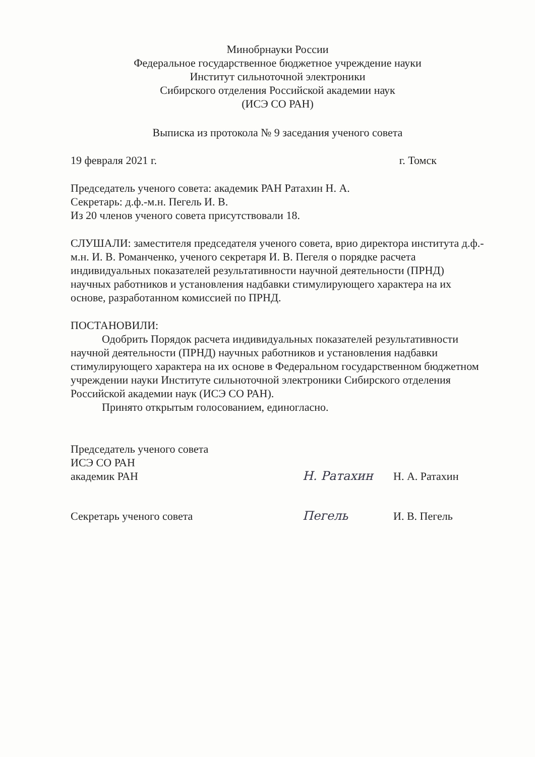Минобрнауки России
Федеральное государственное бюджетное учреждение науки
Институт сильноточной электроники
Сибирского отделения Российской академии наук
(ИСЭ СО РАН)
Выписка из протокола № 9 заседания ученого совета
19 февраля 2021 г. г. Томск
Председатель ученого совета: академик РАН Ратахин Н. А.
Секретарь: д.ф.-м.н. Пегель И. В.
Из 20 членов ученого совета присутствовали 18.
СЛУШАЛИ: заместителя председателя ученого совета, врио директора института д.ф.-м.н. И. В. Романченко, ученого секретаря И. В. Пегеля о порядке расчета индивидуальных показателей результативности научной деятельности (ПРНД) научных работников и установления надбавки стимулирующего характера на их основе, разработанном комиссией по ПРНД.
ПОСТАНОВИЛИ:
Одобрить Порядок расчета индивидуальных показателей результативности научной деятельности (ПРНД) научных работников и установления надбавки стимулирующего характера на их основе в Федеральном государственном бюджетном учреждении науки Институте сильноточной электроники Сибирского отделения Российской академии наук (ИСЭ СО РАН).
Принято открытым голосованием, единогласно.
Председатель ученого совета
ИСЭ СО РАН
академик РАН
Н. Ратахин
Н. А. Ратахин
Секретарь ученого совета
Пегель
И. В. Пегель